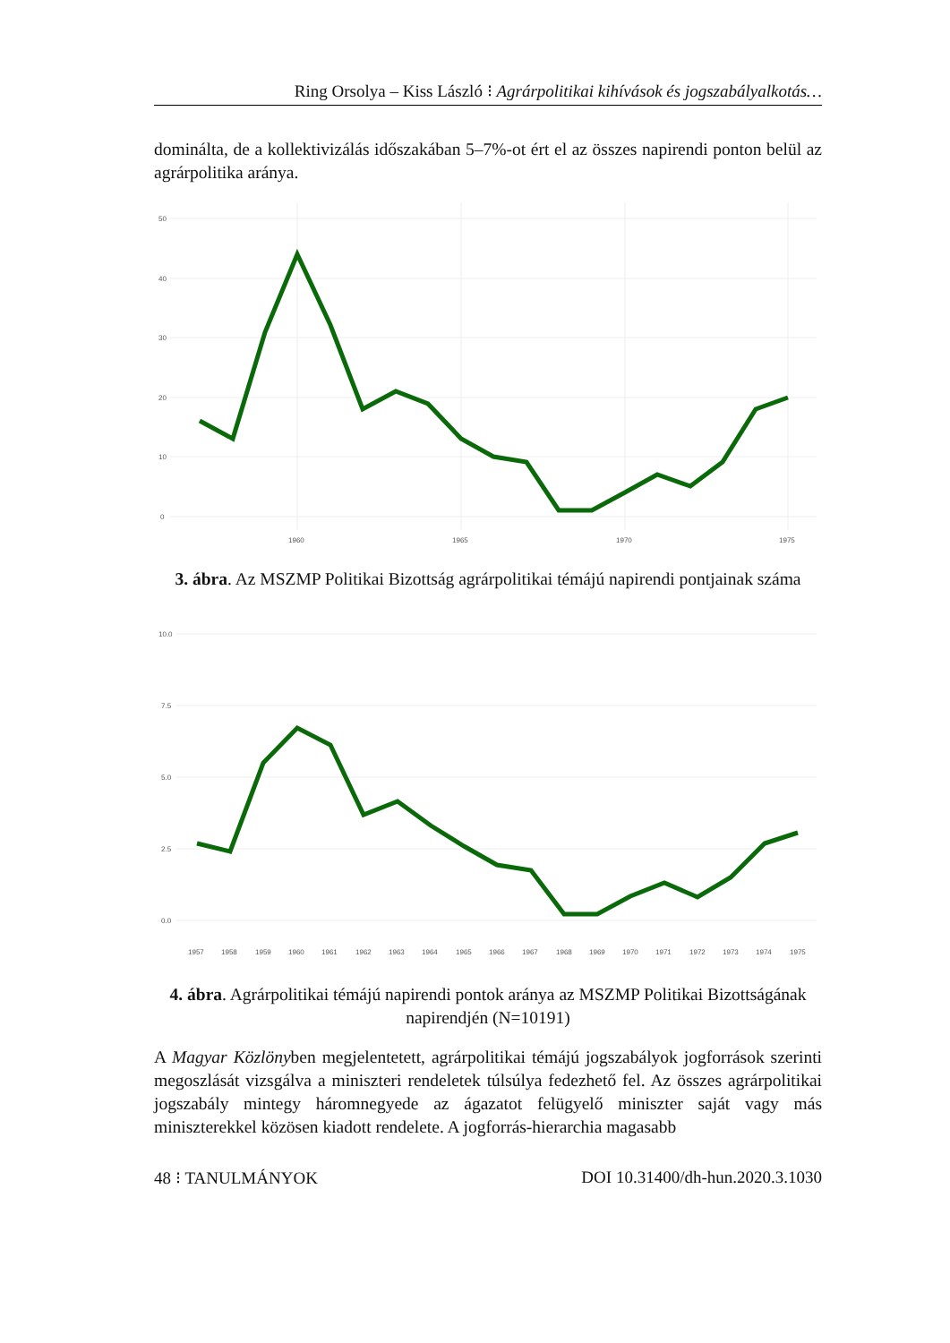Ring Orsolya – Kiss László ⁝ Agrárpolitikai kihívások és jogszabályalkotás…
dominálta, de a kollektivizálás időszakában 5–7%-ot ért el az összes napirendi ponton belül az agrárpolitika aránya.
50
40
30
20
10
0
1960
1965
1970
1975
3. ábra. Az MSZMP Politikai Bizottság agrárpolitikai témájú napirendi pontjainak száma
10.0
7.5
5.0
2.5
0.0
1957
1958
1959
1960
1961
1962
1963
1964
1965
1966
1967
1968
1969
1970
1971
1972
1973
1974
1975
4. ábra. Agrárpolitikai témájú napirendi pontok aránya az MSZMP Politikai Bizottságának napirendjén (N=10191)
A Magyar Közlönyben megjelentetett, agrárpolitikai témájú jogszabályok jogforrások szerinti megoszlását vizsgálva a miniszteri rendeletek túlsúlya fedezhető fel. Az összes agrárpolitikai jogszabály mintegy háromnegyede az ágazatot felügyelő miniszter saját vagy más miniszterekkel közösen kiadott rendelete. A jogforrás-hierarchia magasabb
48 ⁝ TANULMÁNYOK DOI 10.31400/dh-hun.2020.3.1030